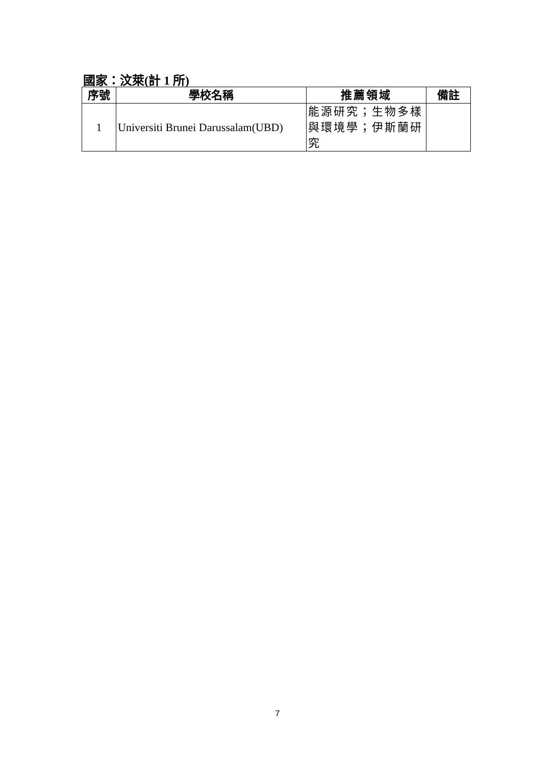國家：汶萊(計 1 所)
| 序號 | 學校名稱 | 推薦領域 | 備註 |
| --- | --- | --- | --- |
| 1 | Universiti Brunei Darussalam(UBD) | 能源研究；生物多樣與環境學；伊斯蘭研究 | |
7